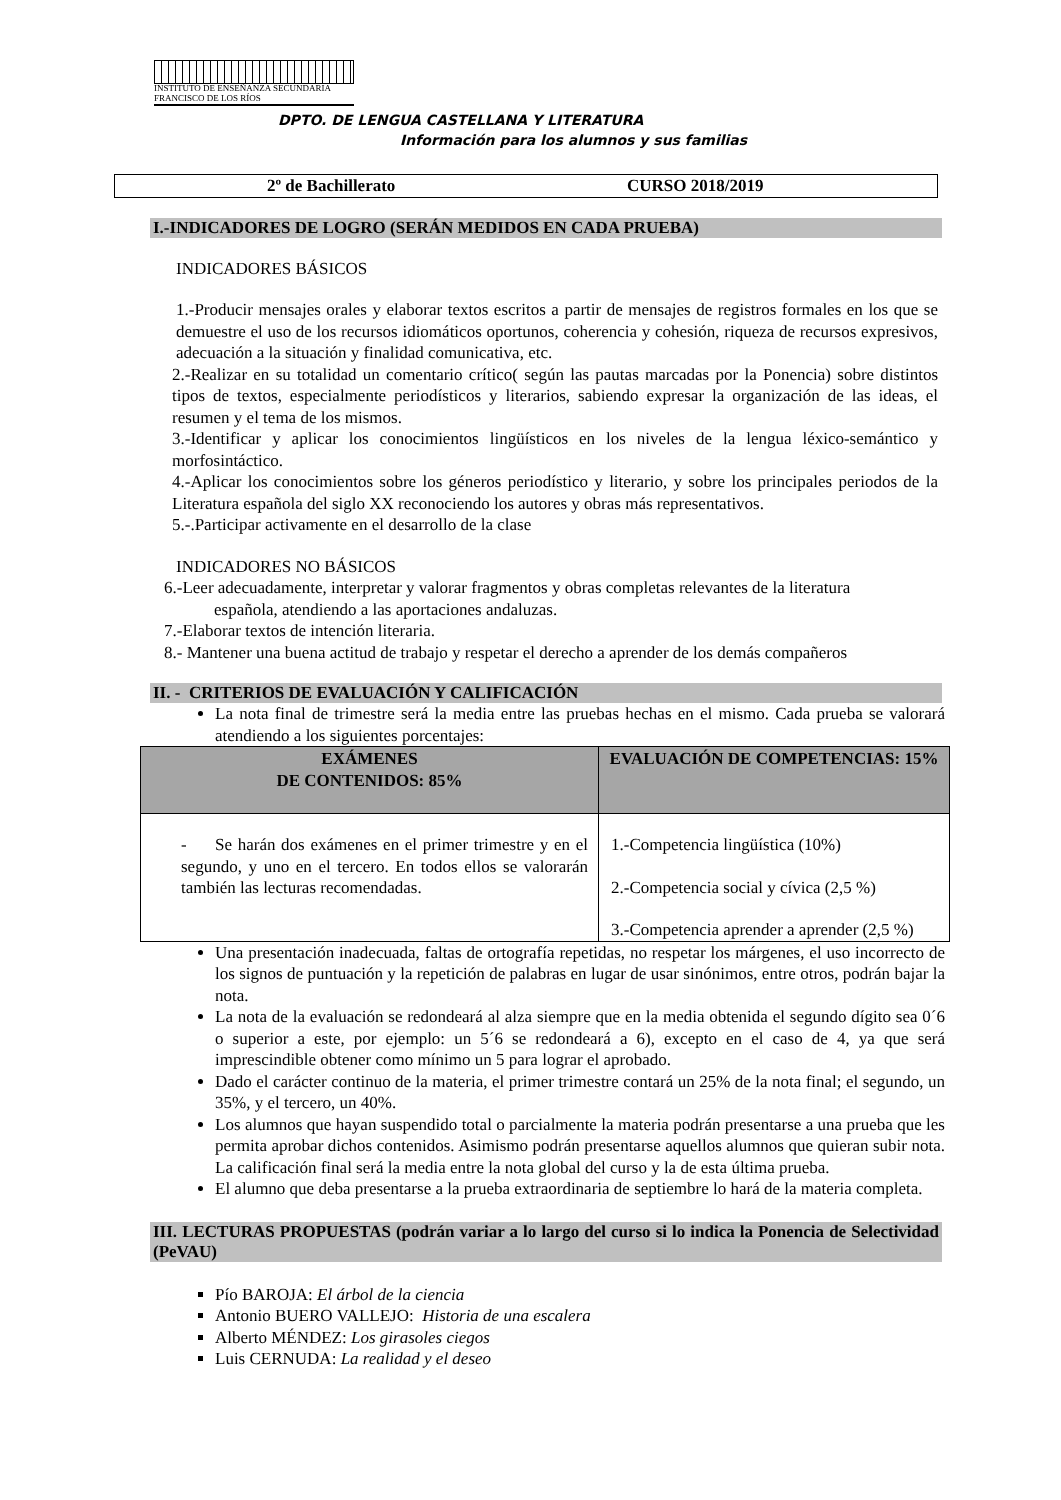INSTITUTO DE ENSEÑANZA SECUNDARIA
FRANCISCO DE LOS RÍOS
DPTO. DE LENGUA CASTELLANA Y LITERATURA
Información para los alumnos y sus familias
2º de Bachillerato CURSO 2018/2019
I.-INDICADORES DE LOGRO (SERÁN MEDIDOS EN CADA PRUEBA)
INDICADORES BÁSICOS
1.-Producir mensajes orales y elaborar textos escritos a partir de mensajes de registros formales en los que se demuestre el uso de los recursos idiomáticos oportunos, coherencia y cohesión, riqueza de recursos expresivos, adecuación a la situación y finalidad comunicativa, etc.
2.-Realizar en su totalidad un comentario crítico( según las pautas marcadas por la Ponencia) sobre distintos tipos de textos, especialmente periodísticos y literarios, sabiendo expresar la organización de las ideas, el resumen y el tema de los mismos.
3.-Identificar y aplicar los conocimientos lingüísticos en los niveles de la lengua léxico-semántico y morfosintáctico.
4.-Aplicar los conocimientos sobre los géneros periodístico y literario, y sobre los principales periodos de la Literatura española del siglo XX reconociendo los autores y obras más representativos.
5.-.Participar activamente en el desarrollo de la clase
INDICADORES NO BÁSICOS
6.-Leer adecuadamente, interpretar y valorar fragmentos y obras completas relevantes de la literatura
española, atendiendo a las aportaciones andaluzas.
7.-Elaborar textos de intención literaria.
8.- Mantener una buena actitud de trabajo y respetar el derecho a aprender de los demás compañeros
II. - CRITERIOS DE EVALUACIÓN Y CALIFICACIÓN
La nota final de trimestre será la media entre las pruebas hechas en el mismo. Cada prueba se valorará atendiendo a los siguientes porcentajes:
| EXÁMENES DE CONTENIDOS: 85% | EVALUACIÓN DE COMPETENCIAS: 15% |
| --- | --- |
| - Se harán dos exámenes en el primer trimestre y en el segundo, y uno en el tercero. En todos ellos se valorarán también las lecturas recomendadas. | 1.-Competencia lingüística (10%) 2.-Competencia social y cívica (2,5 %) 3.-Competencia aprender a aprender (2,5 %) |
Una presentación inadecuada, faltas de ortografía repetidas, no respetar los márgenes, el uso incorrecto de los signos de puntuación y la repetición de palabras en lugar de usar sinónimos, entre otros, podrán bajar la nota.
La nota de la evaluación se redondeará al alza siempre que en la media obtenida el segundo dígito sea 0´6 o superior a este, por ejemplo: un 5´6 se redondeará a 6), excepto en el caso de 4, ya que será imprescindible obtener como mínimo un 5 para lograr el aprobado.
Dado el carácter continuo de la materia, el primer trimestre contará un 25% de la nota final; el segundo, un 35%, y el tercero, un 40%.
Los alumnos que hayan suspendido total o parcialmente la materia podrán presentarse a una prueba que les permita aprobar dichos contenidos. Asimismo podrán presentarse aquellos alumnos que quieran subir nota. La calificación final será la media entre la nota global del curso y la de esta última prueba.
El alumno que deba presentarse a la prueba extraordinaria de septiembre lo hará de la materia completa.
III. LECTURAS PROPUESTAS (podrán variar a lo largo del curso si lo indica la Ponencia de Selectividad (PeVAU)
Pío BAROJA: El árbol de la ciencia
Antonio BUERO VALLEJO: Historia de una escalera
Alberto MÉNDEZ: Los girasoles ciegos
Luis CERNUDA: La realidad y el deseo